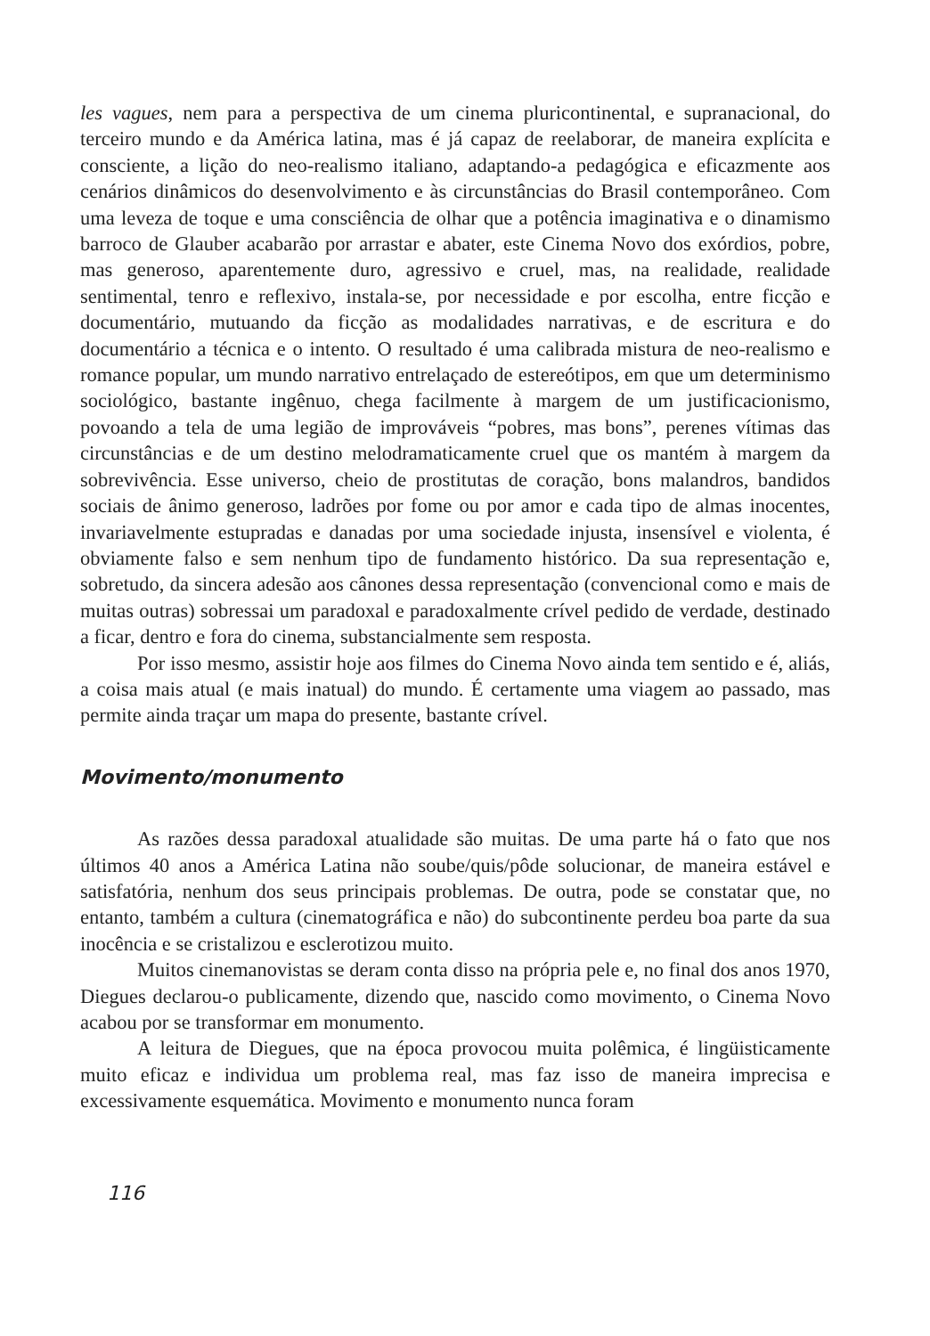les vagues, nem para a perspectiva de um cinema pluricontinental, e supranacional, do terceiro mundo e da América latina, mas é já capaz de reelaborar, de maneira explícita e consciente, a lição do neo-realismo italiano, adaptando-a pedagógica e eficazmente aos cenários dinâmicos do desenvolvimento e às circunstâncias do Brasil contemporâneo. Com uma leveza de toque e uma consciência de olhar que a potência imaginativa e o dinamismo barroco de Glauber acabarão por arrastar e abater, este Cinema Novo dos exórdios, pobre, mas generoso, aparentemente duro, agressivo e cruel, mas, na realidade, realidade sentimental, tenro e reflexivo, instala-se, por necessidade e por escolha, entre ficção e documentário, mutuando da ficção as modalidades narrativas, e de escritura e do documentário a técnica e o intento. O resultado é uma calibrada mistura de neo-realismo e romance popular, um mundo narrativo entrelaçado de estereótipos, em que um determinismo sociológico, bastante ingênuo, chega facilmente à margem de um justificacionismo, povoando a tela de uma legião de improváveis “pobres, mas bons”, perenes vítimas das circunstâncias e de um destino melodramaticamente cruel que os mantém à margem da sobrevivência. Esse universo, cheio de prostitutas de coração, bons malandros, bandidos sociais de ânimo generoso, ladrões por fome ou por amor e cada tipo de almas inocentes, invariavelmente estupradas e danadas por uma sociedade injusta, insensível e violenta, é obviamente falso e sem nenhum tipo de fundamento histórico. Da sua representação e, sobretudo, da sincera adesão aos cânones dessa representação (convencional como e mais de muitas outras) sobressai um paradoxal e paradoxalmente crível pedido de verdade, destinado a ficar, dentro e fora do cinema, substancialmente sem resposta.
Por isso mesmo, assistir hoje aos filmes do Cinema Novo ainda tem sentido e é, aliás, a coisa mais atual (e mais inatual) do mundo. É certamente uma viagem ao passado, mas permite ainda traçar um mapa do presente, bastante crível.
Movimento/monumento
As razões dessa paradoxal atualidade são muitas. De uma parte há o fato que nos últimos 40 anos a América Latina não soube/quis/pôde solucionar, de maneira estável e satisfatória, nenhum dos seus principais problemas. De outra, pode se constatar que, no entanto, também a cultura (cinematográfica e não) do subcontinente perdeu boa parte da sua inocência e se cristalizou e esclerotizou muito.
Muitos cinemanovistas se deram conta disso na própria pele e, no final dos anos 1970, Diegues declarou-o publicamente, dizendo que, nascido como movimento, o Cinema Novo acabou por se transformar em monumento.
A leitura de Diegues, que na época provocou muita polêmica, é lingüisticamente muito eficaz e individua um problema real, mas faz isso de maneira imprecisa e excessivamente esquemática. Movimento e monumento nunca foram
116